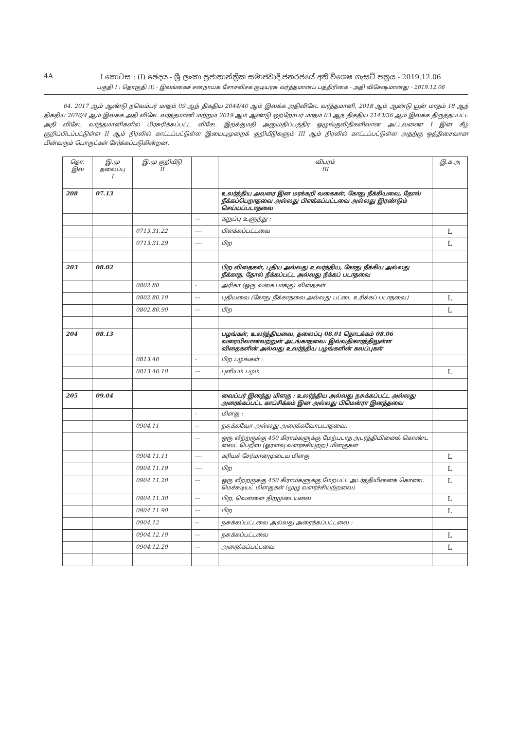4A
I කොටස : (I) ඡෙදය - ශ්‍රී ලංකා ප්‍රජාතාන්ත්‍රික සමාජවාදී ජනරජයේ අති විශෙෂ ගැසට් පත්‍රය - 2019.12.06
பகுதி I : தொகுதி (I) - இலங்கைச் சனநாயக சோசலிசக் குடியரசு வர்த்தமானப் பத்திரிகை - அதி விசேஷமானது - 2019.12.06
04. 2017 ஆம் ஆண்டு நவெம்பர் மாதம் 09 ஆந் திகதிய 2044/40 ஆம் இலக்க அதிவிசேட வர்த்தமானி, 2018 ஆம் ஆண்டு யூன் மாதம் 18 ஆந் திகதிய 2076/4 ஆம் இலக்க அதி விசேட வர்த்தமானி மற்றும் 2019 ஆம் ஆண்டு ஒற்றோபர் மாதம் 03 ஆந் திகதிய 2143/36 ஆம் இலக்க திருத்தப்பட்ட அதி விசேட வர்த்தமானிகளில் பிரசுரிக்கப்பட்ட விசேட இறக்குமதி அனுமதிப்பத்திர ஒழுங்குவிதிகளிலான அட்டவணை I இன் கீழ் குறிப்பிடப்பட்டுள்ள II ஆம் நிரலில் காட்டப்பட்டுள்ள இயைபுமுறைக் குறியீடுகளும் III ஆம் நிரலில் காட்டப்பட்டுள்ள அதற்கு ஒத்திசைவான பின்வரும் பொருட்கள் சேர்க்கப்படுகின்றன.
| தொ. இல | இ.மு தலைப்பு I | இ.மு குறியீடு II | | விபரம் III | இ.க.அ |
| --- | --- | --- | --- | --- | --- |
| 208 | 07.13 | | | உலர்த்திய அவரை இன மரக்கறி வகைகள், கோது நீக்கியவை, தோல் நீக்கப்பெறாதவை அல்லது பிளக்கப்பட்டவை அல்லது இரண்டும் செய்யப்படாதவை | |
| | | | --- | கறுப்பு உளுந்து : | |
| | | 0713.31.22 | ---- | பிளக்கப்பட்டவை | L |
| | | 0713.31.29 | ---- | பிற | L |
| 203 | 08.02 | | | பிற விதைகள், புதிய அல்லது உலர்த்திய, கோது நீக்கிய அல்லது நீக்காத, தோல் நீக்கப்பட்ட அல்லது நீக்கப் படாதவை | |
| | | 0802.80 | - | அரிகா (ஒரு வகை பாக்கு) விதைகள் | |
| | | 0802.80.10 | --- | புதியவை (கோது நீக்காதவை அல்லது பட்டை உரிக்கப் படாதவை) | L |
| | | 0802.80.90 | --- | பிற | L |
| 204 | 08.13 | | | பழங்கள், உலர்த்தியவை, தலைப்பு 08.01 தொடக்கம் 08.06 வரையிலானவற்றுள் அடங்காதவை: இவ்வதிகாரத்திலுள்ள விதைகளின் அல்லது உலர்த்திய பழங்களின் கலப்புகள் | |
| | | 0813.40 | - | பிற பழங்கள் : | |
| | | 0813.40.10 | --- | புளியம் பழம் | L |
| 205 | 09.04 | | | வைப்பர் இனத்து மிளகு : உலர்த்திய அல்லது நசுக்கப்பட்ட அல்லது அரைக்கப்பட்ட காப்சிக்கம் இன அல்லது பிமென்ரா இனத்தவை | |
| | | | - | மிளகு : | |
| | | 0904.11 | -- | நசுக்கவோ அல்லது அரைக்கவோபடாதவை. | |
| | | | --- | ஒரு லீற்றருக்கு 450 கிராம்களுக்கு மேற்படாத அடர்த்தியினைக் கொண்ட லைட் பெறீஸ் (ஓரளவு வளர்ச்சியுற்ற) மிளகுகள் | |
| | | 0904.11.11 | ---- | கரியச் சேர்மானமுடைய மிளகு | L |
| | | 0904.11.19 | ---- | பிற | L |
| | | 0904.11.20 | --- | ஒரு லீற்றருக்கு 450 கிராம்களுக்கு மேற்பட்ட அடர்த்தியினைக் கொண்ட மெச்சுடியட் மிளகுகள் (முழு வளர்ச்சியற்றவை) | L |
| | | 0904.11.30 | --- | பிற, வெள்ளை நிறமுடையவை | L |
| | | 0904.11.90 | --- | பிற | L |
| | | 0904.12 | -- | நசுக்கப்பட்டவை அல்லது அரைக்கப்பட்டவை : | |
| | | 0904.12.10 | --- | நசுக்கப்பட்டவை | L |
| | | 0904.12.20 | --- | அரைக்கப்பட்டவை | L |